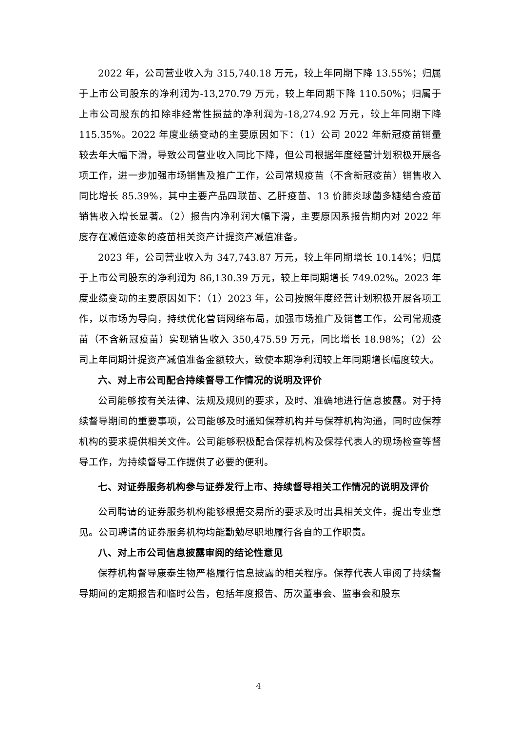2022 年，公司营业收入为 315,740.18 万元，较上年同期下降 13.55%；归属于上市公司股东的净利润为-13,270.79 万元，较上年同期下降 110.50%；归属于上市公司股东的扣除非经常性损益的净利润为-18,274.92 万元，较上年同期下降 115.35%。2022 年度业绩变动的主要原因如下：（1）公司 2022 年新冠疫苗销量较去年大幅下滑，导致公司营业收入同比下降，但公司根据年度经营计划积极开展各项工作，进一步加强市场销售及推广工作，公司常规疫苗（不含新冠疫苗）销售收入同比增长 85.39%，其中主要产品四联苗、乙肝疫苗、13 价肺炎球菌多糖结合疫苗销售收入增长显著。（2）报告内净利润大幅下滑，主要原因系报告期内对 2022 年度存在减值迹象的疫苗相关资产计提资产减值准备。
2023 年，公司营业收入为 347,743.87 万元，较上年同期增长 10.14%；归属于上市公司股东的净利润为 86,130.39 万元，较上年同期增长 749.02%。2023 年度业绩变动的主要原因如下：（1）2023 年，公司按照年度经营计划积极开展各项工作，以市场为导向，持续优化营销网络布局，加强市场推广及销售工作，公司常规疫苗（不含新冠疫苗）实现销售收入 350,475.59 万元，同比增长 18.98%；（2）公司上年同期计提资产减值准备金额较大，致使本期净利润较上年同期增长幅度较大。
六、对上市公司配合持续督导工作情况的说明及评价
公司能够按有关法律、法规及规则的要求，及时、准确地进行信息披露。对于持续督导期间的重要事项，公司能够及时通知保荐机构并与保荐机构沟通，同时应保荐机构的要求提供相关文件。公司能够积极配合保荐机构及保荐代表人的现场检查等督导工作，为持续督导工作提供了必要的便利。
七、对证券服务机构参与证券发行上市、持续督导相关工作情况的说明及评价
公司聘请的证券服务机构能够根据交易所的要求及时出具相关文件，提出专业意见。公司聘请的证券服务机构均能勤勉尽职地履行各自的工作职责。
八、对上市公司信息披露审阅的结论性意见
保荐机构督导康泰生物严格履行信息披露的相关程序。保荐代表人审阅了持续督导期间的定期报告和临时公告，包括年度报告、历次董事会、监事会和股东
4